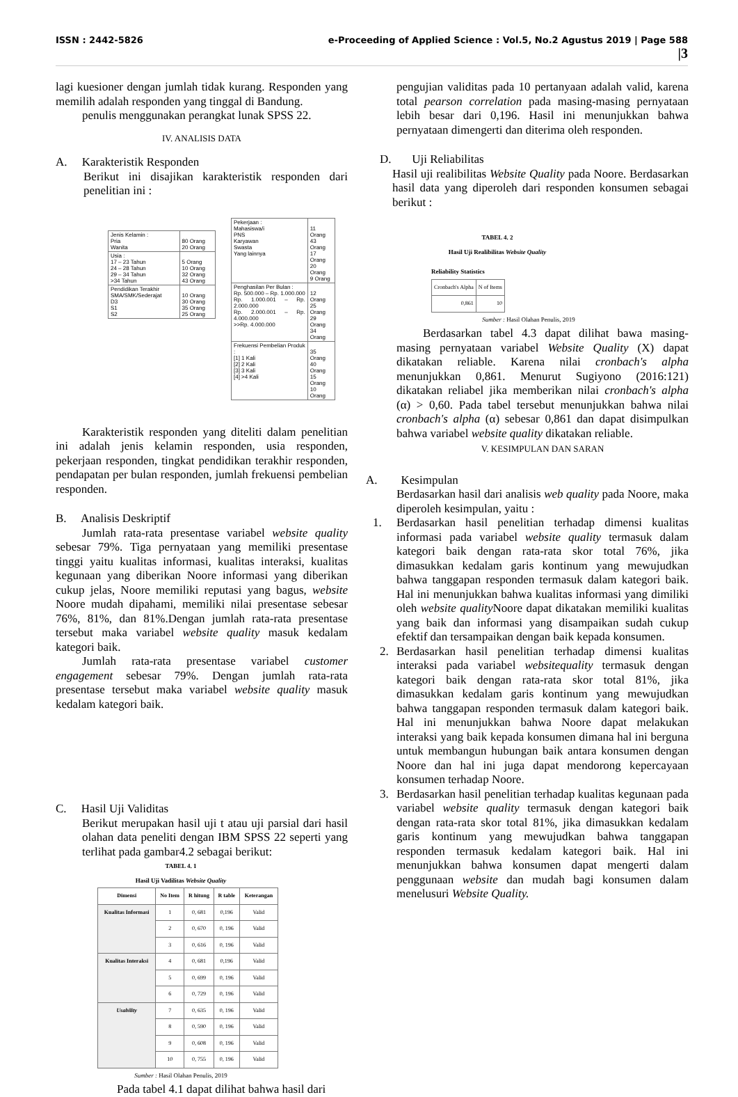ISSN : 2442-5826 e-Proceeding of Applied Science : Vol.5, No.2 Agustus 2019 | Page 588
|3
lagi kuesioner dengan jumlah tidak kurang. Responden yang memilih adalah responden yang tinggal di Bandung.
penulis menggunakan perangkat lunak SPSS 22.
IV. ANALISIS DATA
A. Karakteristik Responden
Berikut ini disajikan karakteristik responden dari penelitian ini :
| Jenis Kelamin : Pria Wanita | 80 Orang 20 Orang |
| Usia : 17 – 23 Tahun 24 – 28 Tahun 29 – 34 Tahun >34 Tahun | 5 Orang 10 Orang 32 Orang 43 Orang |
| Pendidikan Terakhir SMA/SMK/Sederajat D3 S1 S2 | 10 Orang 30 Orang 35 Orang 25 Orang |
| Pekerjaan : Mahasiswa/i PNS Karyawan Swasta Yang lainnya | 11 Orang 43 Orang 17 Orang 20 Orang 9 Orang |
| Penghasilan Per Bulan : Rp. 500.000 – Rp. 1.000.000 Rp. 1.000.001 – Rp. 2.000.000 Rp. 2.000.001 – Rp. 4.000.000 >>Rp. 4.000.000 | 12 Orang 25 Orang 29 Orang 34 Orang |
| Frekuensi Pembelian Produk : [1] 1 Kali [2] 2 Kali [3] 3 Kali [4] >4 Kali | 35 Orang 40 Orang 15 Orang 10 Orang |
Karakteristik responden yang diteliti dalam penelitian ini adalah jenis kelamin responden, usia responden, pekerjaan responden, tingkat pendidikan terakhir responden, pendapatan per bulan responden, jumlah frekuensi pembelian responden.
B. Analisis Deskriptif
Jumlah rata-rata presentase variabel website quality sebesar 79%. Tiga pernyataan yang memiliki presentase tinggi yaitu kualitas informasi, kualitas interaksi, kualitas kegunaan yang diberikan Noore informasi yang diberikan cukup jelas, Noore memiliki reputasi yang bagus, website Noore mudah dipahami, memiliki nilai presentase sebesar 76%, 81%, dan 81%.Dengan jumlah rata-rata presentase tersebut maka variabel website quality masuk kedalam kategori baik.
Jumlah rata-rata presentase variabel customer engagement sebesar 79%. Dengan jumlah rata-rata presentase tersebut maka variabel website quality masuk kedalam kategori baik.
C. Hasil Uji Validitas
Berikut merupakan hasil uji t atau uji parsial dari hasil olahan data peneliti dengan IBM SPSS 22 seperti yang terlihat pada gambar4.2 sebagai berikut:
TABEL 4. 1
Hasil Uji Vadilitas Website Quality
| Dimensi | No Item | R hitung | R table | Keterangan |
| --- | --- | --- | --- | --- |
| Kualitas Informasi | 1 | 0, 681 | 0,196 | Valid |
| | 2 | 0, 670 | 0, 196 | Valid |
| | 3 | 0, 616 | 0, 196 | Valid |
| Kualitas Interaksi | 4 | 0, 681 | 0,196 | Valid |
| | 5 | 0, 699 | 0, 196 | Valid |
| | 6 | 0, 729 | 0, 196 | Valid |
| Usability | 7 | 0, 635 | 0, 196 | Valid |
| | 8 | 0, 590 | 0, 196 | Valid |
| | 9 | 0, 608 | 0, 196 | Valid |
| | 10 | 0, 755 | 0, 196 | Valid |
Sumber : Hasil Olahan Penulis, 2019
Pada tabel 4.1 dapat dilihat bahwa hasil dari
pengujian validitas pada 10 pertanyaan adalah valid, karena total pearson correlation pada masing-masing pernyataan lebih besar dari 0,196. Hasil ini menunjukkan bahwa pernyataan dimengerti dan diterima oleh responden.
D. Uji Reliabilitas
Hasil uji realibilitas Website Quality pada Noore. Berdasarkan hasil data yang diperoleh dari responden konsumen sebagai berikut :
TABEL 4. 2
Hasil Uji Realibilitas Website Quality
Reliability Statistics
| Cronbach's Alpha | N of Items |
| 0,861 | 10 |
Sumber : Hasil Olahan Penulis, 2019
Berdasarkan tabel 4.3 dapat dilihat bawa masing-masing pernyataan variabel Website Quality (X) dapat dikatakan reliable. Karena nilai cronbach's alpha menunjukkan 0,861. Menurut Sugiyono (2016:121) dikatakan reliabel jika memberikan nilai cronbach's alpha (α) > 0,60. Pada tabel tersebut menunjukkan bahwa nilai cronbach's alpha (α) sebesar 0,861 dan dapat disimpulkan bahwa variabel website quality dikatakan reliable.
V. KESIMPULAN DAN SARAN
A. Kesimpulan
Berdasarkan hasil dari analisis web quality pada Noore, maka diperoleh kesimpulan, yaitu :
1. Berdasarkan hasil penelitian terhadap dimensi kualitas informasi pada variabel website quality termasuk dalam kategori baik dengan rata-rata skor total 76%, jika dimasukkan kedalam garis kontinum yang mewujudkan bahwa tanggapan responden termasuk dalam kategori baik. Hal ini menunjukkan bahwa kualitas informasi yang dimiliki oleh website quality Noore dapat dikatakan memiliki kualitas yang baik dan informasi yang disampaikan sudah cukup efektif dan tersampaikan dengan baik kepada konsumen.
2. Berdasarkan hasil penelitian terhadap dimensi kualitas interaksi pada variabel websitequality termasuk dengan kategori baik dengan rata-rata skor total 81%, jika dimasukkan kedalam garis kontinum yang mewujudkan bahwa tanggapan responden termasuk dalam kategori baik. Hal ini menunjukkan bahwa Noore dapat melakukan interaksi yang baik kepada konsumen dimana hal ini berguna untuk membangun hubungan baik antara konsumen dengan Noore dan hal ini juga dapat mendorong kepercayaan konsumen terhadap Noore.
3. Berdasarkan hasil penelitian terhadap kualitas kegunaan pada variabel website quality termasuk dengan kategori baik dengan rata-rata skor total 81%, jika dimasukkan kedalam garis kontinum yang mewujudkan bahwa tanggapan responden termasuk kedalam kategori baik. Hal ini menunjukkan bahwa konsumen dapat mengerti dalam penggunaan website dan mudah bagi konsumen dalam menelusuri Website Quality.